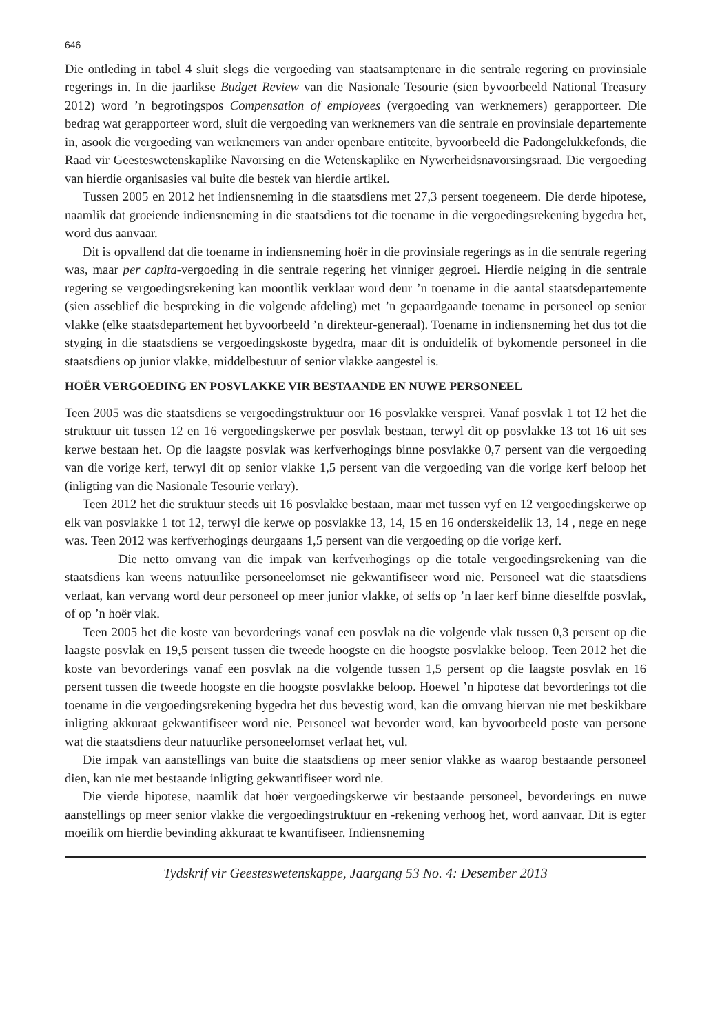646
Die ontleding in tabel 4 sluit slegs die vergoeding van staatsamptenare in die sentrale regering en provinsiale regerings in. In die jaarlikse Budget Review van die Nasionale Tesourie (sien byvoorbeeld National Treasury 2012) word ’n begrotingspos Compensation of employees (vergoeding van werknemers) gerapporteer. Die bedrag wat gerapporteer word, sluit die vergoeding van werknemers van die sentrale en provinsiale departemente in, asook die vergoeding van werknemers van ander openbare entiteite, byvoorbeeld die Padongelukkefonds, die Raad vir Geesteswetenskaplike Navorsing en die Wetenskaplike en Nywerheidsnavorsingsraad. Die vergoeding van hierdie organisasies val buite die bestek van hierdie artikel.
Tussen 2005 en 2012 het indiensneming in die staatsdiens met 27,3 persent toegeneem. Die derde hipotese, naamlik dat groeiende indiensneming in die staatsdiens tot die toename in die vergoedingsrekening bygedra het, word dus aanvaar.
Dit is opvallend dat die toename in indiensneming hoër in die provinsiale regerings as in die sentrale regering was, maar per capita-vergoeding in die sentrale regering het vinniger gegroei. Hierdie neiging in die sentrale regering se vergoedingsrekening kan moontlik verklaar word deur ’n toename in die aantal staatsdepartemente (sien asseblief die bespreking in die volgende afdeling) met ’n gepaardgaande toename in personeel op senior vlakke (elke staatsdepartement het byvoorbeeld ’n direkteur-generaal). Toename in indiensneming het dus tot die styging in die staatsdiens se vergoedingskoste bygedra, maar dit is onduidelik of bykomende personeel in die staatsdiens op junior vlakke, middelbestuur of senior vlakke aangestel is.
HOËR VERGOEDING EN POSVLAKKE VIR BESTAANDE EN NUWE PERSONEEL
Teen 2005 was die staatsdiens se vergoedingstruktuur oor 16 posvlakke versprei. Vanaf posvlak 1 tot 12 het die struktuur uit tussen 12 en 16 vergoedingskerwe per posvlak bestaan, terwyl dit op posvlakke 13 tot 16 uit ses kerwe bestaan het. Op die laagste posvlak was kerfverhogings binne posvlakke 0,7 persent van die vergoeding van die vorige kerf, terwyl dit op senior vlakke 1,5 persent van die vergoeding van die vorige kerf beloop het (inligting van die Nasionale Tesourie verkry).
Teen 2012 het die struktuur steeds uit 16 posvlakke bestaan, maar met tussen vyf en 12 vergoedingskerwe op elk van posvlakke 1 tot 12, terwyl die kerwe op posvlakke 13, 14, 15 en 16 onderskeidelik 13, 14 , nege en nege was. Teen 2012 was kerfverhogings deurgaans 1,5 persent van die vergoeding op die vorige kerf.
Die netto omvang van die impak van kerfverhogings op die totale vergoedingsrekening van die staatsdiens kan weens natuurlike personeelomset nie gekwantifiseer word nie. Personeel wat die staatsdiens verlaat, kan vervang word deur personeel op meer junior vlakke, of selfs op ’n laer kerf binne dieselfde posvlak, of op ’n hoër vlak.
Teen 2005 het die koste van bevorderings vanaf een posvlak na die volgende vlak tussen 0,3 persent op die laagste posvlak en 19,5 persent tussen die tweede hoogste en die hoogste posvlakke beloop. Teen 2012 het die koste van bevorderings vanaf een posvlak na die volgende tussen 1,5 persent op die laagste posvlak en 16 persent tussen die tweede hoogste en die hoogste posvlakke beloop. Hoewel ’n hipotese dat bevorderings tot die toename in die vergoedingsrekening bygedra het dus bevestig word, kan die omvang hiervan nie met beskikbare inligting akkuraat gekwantifiseer word nie. Personeel wat bevorder word, kan byvoorbeeld poste van persone wat die staatsdiens deur natuurlike personeelomset verlaat het, vul.
Die impak van aanstellings van buite die staatsdiens op meer senior vlakke as waarop bestaande personeel dien, kan nie met bestaande inligting gekwantifiseer word nie.
Die vierde hipotese, naamlik dat hoër vergoedingskerwe vir bestaande personeel, bevorderings en nuwe aanstellings op meer senior vlakke die vergoedingstruktuur en -rekening verhoog het, word aanvaar. Dit is egter moeilik om hierdie bevinding akkuraat te kwantifiseer. Indiensneming
Tydskrif vir Geesteswetenskappe, Jaargang 53 No. 4: Desember 2013